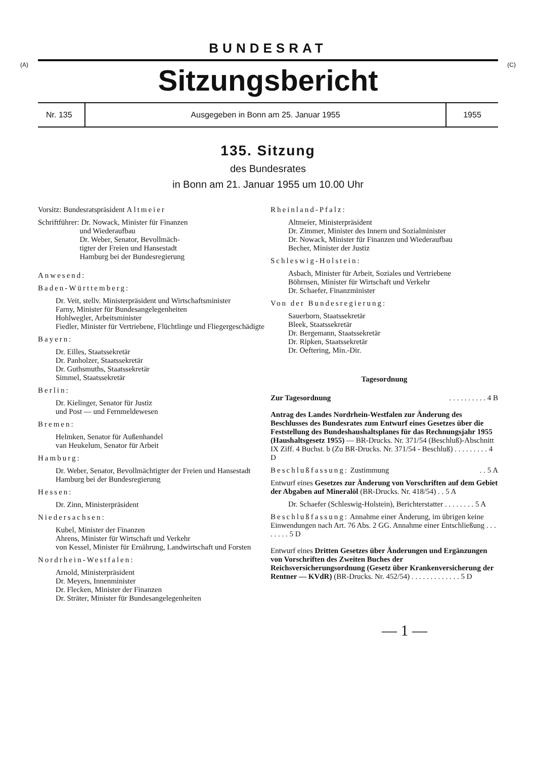BUNDESRAT
(A) (C)
Sitzungsbericht
Nr. 135
Ausgegeben in Bonn am 25. Januar 1955
1955
135. Sitzung
des Bundesrates
in Bonn am 21. Januar 1955 um 10.00 Uhr
Vorsitz: Bundesratspräsident Altmeier
Schriftführer: Dr. Nowack, Minister für Finanzen
      und Wiederaufbau
      Dr. Weber, Senator, Bevollmäch-
      tigter der Freien und Hansestadt
      Hamburg bei der Bundesregierung
Anwesend:
Baden-Württemberg:
Dr. Veit, stellv. Ministerpräsident und Wirtschaftsminister
Farny, Minister für Bundesangelegenheiten
Hohlwegler, Arbeitsminister
Fiedler, Minister für Vertriebene, Flüchtlinge und Fliegergeschädigte
Bayern:
Dr. Eilles, Staatssekretär
Dr. Panholzer, Staatssekretär
Dr. Guthsmuths, Staatssekretär
Simmel, Staatssekretär
Berlin:
Dr. Kielinger, Senator für Justiz
und Post — und Fernmeldewesen
Bremen:
Helmken, Senator für Außenhandel
van Heukelum, Senator für Arbeit
Hamburg:
Dr. Weber, Senator, Bevollmächtigter der Freien und Hansestadt Hamburg bei der Bundesregierung
Hessen:
Dr. Zinn, Ministerpräsident
Niedersachsen:
Kubel, Minister der Finanzen
Ahrens, Minister für Wirtschaft und Verkehr
von Kessel, Minister für Ernährung, Landwirtschaft und Forsten
Nordrhein-Westfalen:
Arnold, Ministerpräsident
Dr. Meyers, Innenminister
Dr. Flecken, Minister der Finanzen
Dr. Sträter, Minister für Bundesangelegenheiten
Rheinland-Pfalz:
Altmeier, Ministerpräsident
Dr. Zimmer, Minister des Innern und Sozialminister
Dr. Nowack, Minister für Finanzen und Wiederaufbau
Becher, Minister der Justiz
Schleswig-Holstein:
Asbach, Minister für Arbeit, Soziales und Vertriebene
Böhrnsen, Minister für Wirtschaft und Verkehr
Dr. Schaefer, Finanzminister
Von der Bundesregierung:
Sauerborn, Staatssekretär
Bleek, Staatssekretär
Dr. Bergemann, Staatssekretär
Dr. Ripken, Staatssekretär
Dr. Oeftering, Min.-Dir.
Tagesordnung
Zur Tagesordnung. . . . . . . . . . 4 B
Antrag des Landes Nordrhein-Westfalen zur Änderung des Beschlusses des Bundesrates zum Entwurf eines Gesetzes über die Feststellung des Bundeshaushaltsplanes für das Rechnungsjahr 1955 (Haushaltsgesetz 1955) — BR-Drucks. Nr. 371/54 (Beschluß)-Abschnitt IX Ziff. 4 Buchst. b (Zu BR-Drucks. Nr. 371/54 - Beschluß) . . . . . . . . . 4 D
Beschlußfassung: Zustimmung. . 5 A
Entwurf eines Gesetzes zur Änderung von Vorschriften auf dem Gebiet der Abgaben auf Mineralöl (BR-Drucks. Nr. 418/54) . . 5 A
Dr. Schaefer (Schleswig-Holstein), Berichterstatter . . . . . . . . 5 A
Beschlußfassung: Annahme einer Änderung, im übrigen keine Einwendungen nach Art. 76 Abs. 2 GG. Annahme einer Entschließung . . . . . . . . 5 D
Entwurf eines Dritten Gesetzes über Änderungen und Ergänzungen von Vorschriften des Zweiten Buches der Reichsversicherungsordnung (Gesetz über Krankenversicherung der Rentner — KVdR) (BR-Drucks. Nr. 452/54) . . . . . . . . . . . . . 5 D
— 1 —